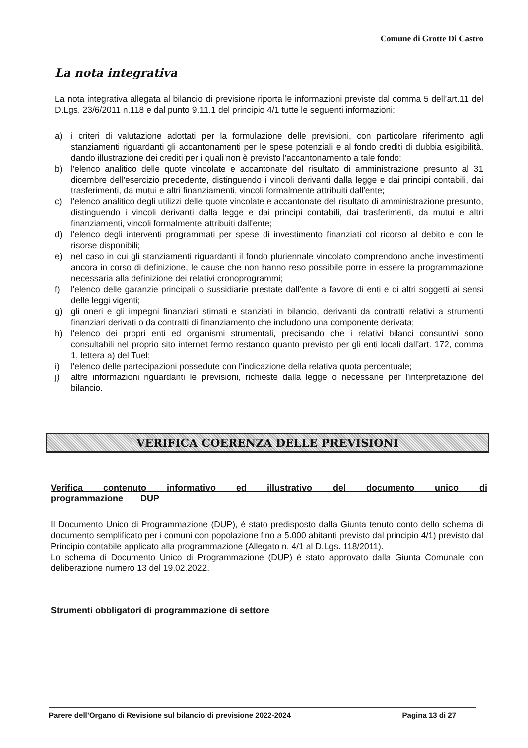Comune di Grotte Di Castro
La nota integrativa
La nota integrativa allegata al bilancio di previsione riporta le informazioni previste dal comma 5 dell’art.11 del D.Lgs. 23/6/2011 n.118 e dal punto 9.11.1 del principio 4/1 tutte le seguenti informazioni:
a) i criteri di valutazione adottati per la formulazione delle previsioni, con particolare riferimento agli stanziamenti riguardanti gli accantonamenti per le spese potenziali e al fondo crediti di dubbia esigibilità, dando illustrazione dei crediti per i quali non è previsto l'accantonamento a tale fondo;
b) l'elenco analitico delle quote vincolate e accantonate del risultato di amministrazione presunto al 31 dicembre dell'esercizio precedente, distinguendo i vincoli derivanti dalla legge e dai principi contabili, dai trasferimenti, da mutui e altri finanziamenti, vincoli formalmente attribuiti dall'ente;
c) l'elenco analitico degli utilizzi delle quote vincolate e accantonate del risultato di amministrazione presunto, distinguendo i vincoli derivanti dalla legge e dai principi contabili, dai trasferimenti, da mutui e altri finanziamenti, vincoli formalmente attribuiti dall'ente;
d) l'elenco degli interventi programmati per spese di investimento finanziati col ricorso al debito e con le risorse disponibili;
e) nel caso in cui gli stanziamenti riguardanti il fondo pluriennale vincolato comprendono anche investimenti ancora in corso di definizione, le cause che non hanno reso possibile porre in essere la programmazione necessaria alla definizione dei relativi cronoprogrammi;
f) l'elenco delle garanzie principali o sussidiarie prestate dall'ente a favore di enti e di altri soggetti ai sensi delle leggi vigenti;
g) gli oneri e gli impegni finanziari stimati e stanziati in bilancio, derivanti da contratti relativi a strumenti finanziari derivati o da contratti di finanziamento che includono una componente derivata;
h) l'elenco dei propri enti ed organismi strumentali, precisando che i relativi bilanci consuntivi sono consultabili nel proprio sito internet fermo restando quanto previsto per gli enti locali dall'art. 172, comma 1, lettera a) del Tuel;
i) l'elenco delle partecipazioni possedute con l'indicazione della relativa quota percentuale;
j) altre informazioni riguardanti le previsioni, richieste dalla legge o necessarie per l'interpretazione del bilancio.
VERIFICA COERENZA DELLE PREVISIONI
Verifica contenuto informativo ed illustrativo del documento unico di programmazione DUP
Il Documento Unico di Programmazione (DUP), è stato predisposto dalla Giunta tenuto conto dello schema di documento semplificato per i comuni con popolazione fino a 5.000 abitanti previsto dal principio 4/1) previsto dal Principio contabile applicato alla programmazione (Allegato n. 4/1 al D.Lgs. 118/2011).
Lo schema di Documento Unico di Programmazione (DUP) è stato approvato dalla Giunta Comunale con deliberazione numero 13 del 19.02.2022.
Strumenti obbligatori di programmazione di settore
Parere dell’Organo di Revisione sul bilancio di previsione 2022-2024 Pagina 13 di 27